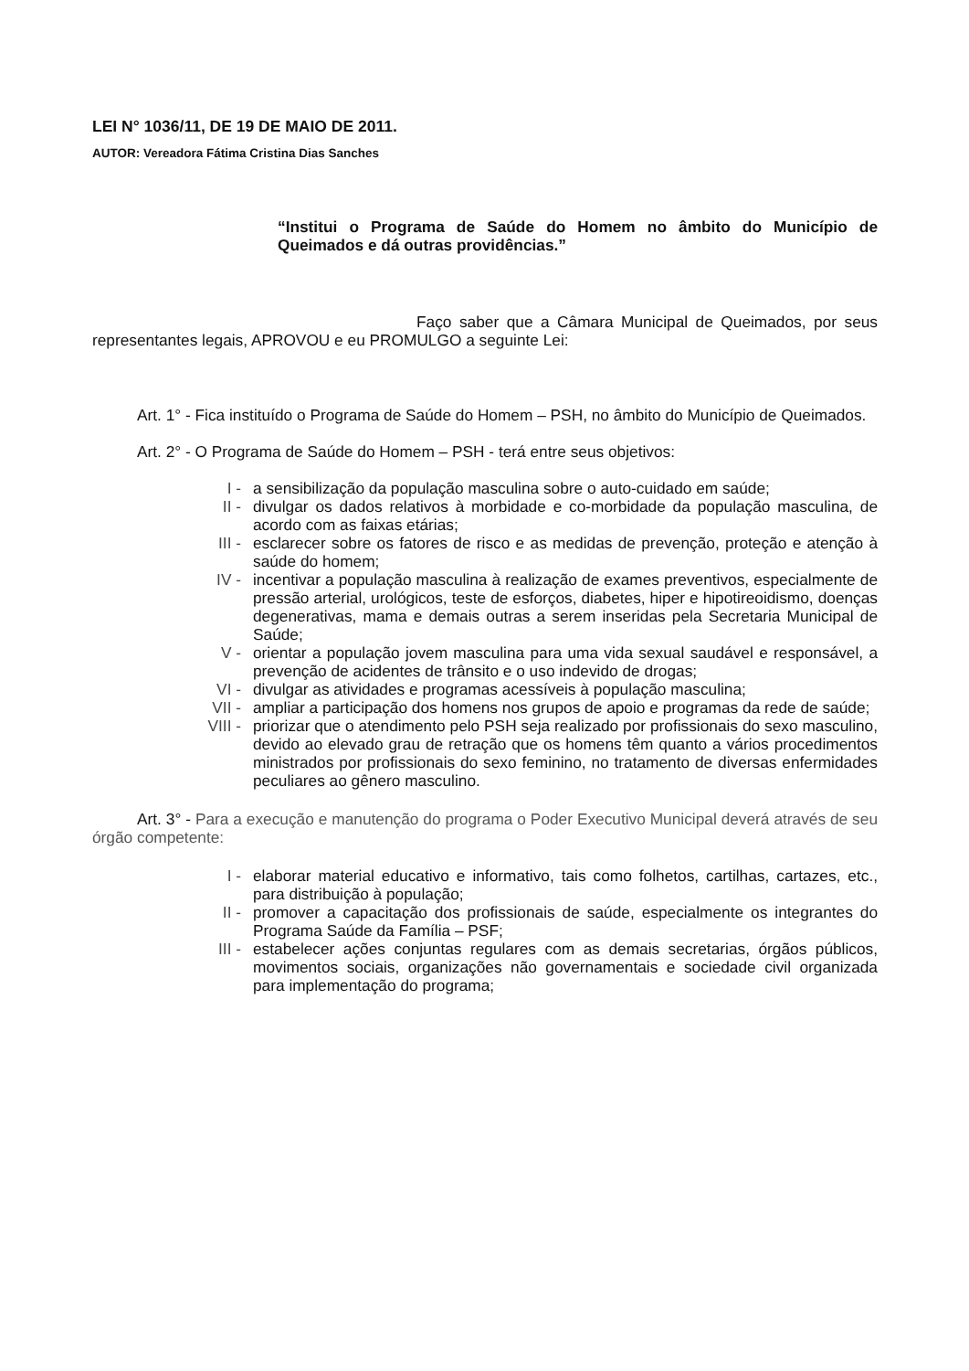LEI N° 1036/11, DE 19 DE MAIO DE 2011.
AUTOR: Vereadora Fátima Cristina Dias Sanches
“Institui o Programa de Saúde do Homem no âmbito do Município de Queimados e dá outras providências.”
Faço saber que a Câmara Municipal de Queimados, por seus representantes legais, APROVOU e eu PROMULGO a seguinte Lei:
Art. 1° - Fica instituído o Programa de Saúde do Homem – PSH, no âmbito do Município de Queimados.
Art. 2° - O Programa de Saúde do Homem – PSH - terá entre seus objetivos:
I - a sensibilização da população masculina sobre o auto-cuidado em saúde;
II - divulgar os dados relativos à morbidade e co-morbidade da população masculina, de acordo com as faixas etárias;
III - esclarecer sobre os fatores de risco e as medidas de prevenção, proteção e atenção à saúde do homem;
IV - incentivar a população masculina à realização de exames preventivos, especialmente de pressão arterial, urológicos, teste de esforços, diabetes, hiper e hipotireoidismo, doenças degenerativas, mama e demais outras a serem inseridas pela Secretaria Municipal de Saúde;
V - orientar a população jovem masculina para uma vida sexual saudável e responsável, a prevenção de acidentes de trânsito e o uso indevido de drogas;
VI - divulgar as atividades e programas acessíveis à população masculina;
VII - ampliar a participação dos homens nos grupos de apoio e programas da rede de saúde;
VIII - priorizar que o atendimento pelo PSH seja realizado por profissionais do sexo masculino, devido ao elevado grau de retração que os homens têm quanto a vários procedimentos ministrados por profissionais do sexo feminino, no tratamento de diversas enfermidades peculiares ao gênero masculino.
Art. 3° - Para a execução e manutenção do programa o Poder Executivo Municipal deverá através de seu órgão competente:
I - elaborar material educativo e informativo, tais como folhetos, cartilhas, cartazes, etc., para distribuição à população;
II - promover a capacitação dos profissionais de saúde, especialmente os integrantes do Programa Saúde da Família – PSF;
III - estabelecer ações conjuntas regulares com as demais secretarias, órgãos públicos, movimentos sociais, organizações não governamentais e sociedade civil organizada para implementação do programa;